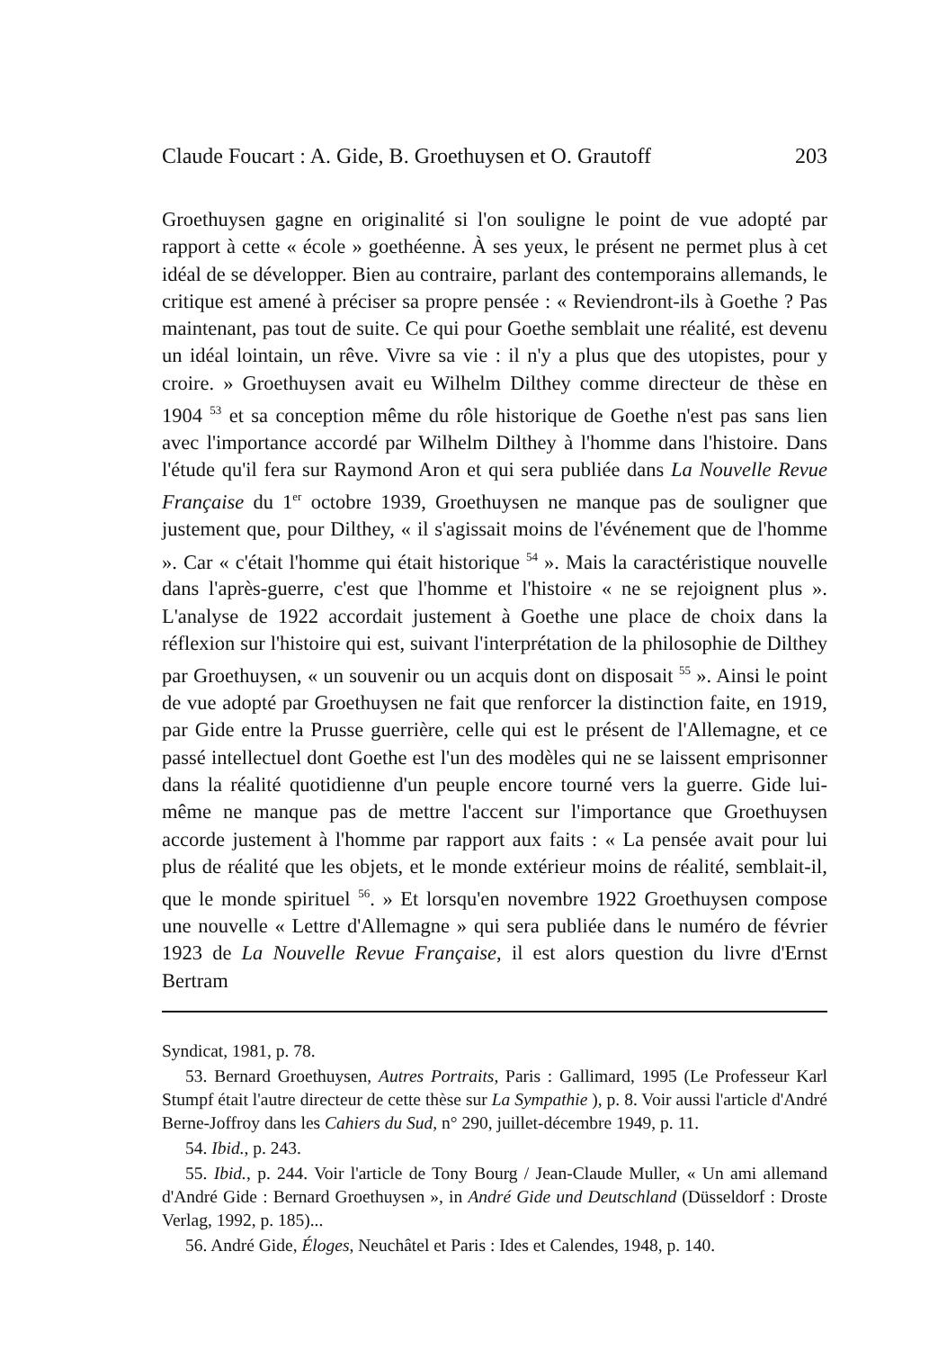Claude Foucart : A. Gide, B. Groethuysen et O. Grautoff 203
Groethuysen gagne en originalité si l'on souligne le point de vue adopté par rapport à cette « école » goethéenne. À ses yeux, le présent ne permet plus à cet idéal de se développer. Bien au contraire, parlant des contemporains allemands, le critique est amené à préciser sa propre pensée : « Reviendront-ils à Goethe ? Pas maintenant, pas tout de suite. Ce qui pour Goethe semblait une réalité, est devenu un idéal lointain, un rêve. Vivre sa vie : il n'y a plus que des utopistes, pour y croire. » Groethuysen avait eu Wilhelm Dilthey comme directeur de thèse en 1904 <sup>53</sup> et sa conception même du rôle historique de Goethe n'est pas sans lien avec l'importance accordé par Wilhelm Dilthey à l'homme dans l'histoire. Dans l'étude qu'il fera sur Raymond Aron et qui sera publiée dans La Nouvelle Revue Française du 1<sup>er</sup> octobre 1939, Groethuysen ne manque pas de souligner que justement que, pour Dilthey, « il s'agissait moins de l'événement que de l'homme ». Car « c'était l'homme qui était historique <sup>54</sup> ». Mais la caractéristique nouvelle dans l'après-guerre, c'est que l'homme et l'histoire « ne se rejoignent plus ». L'analyse de 1922 accordait justement à Goethe une place de choix dans la réflexion sur l'histoire qui est, suivant l'interprétation de la philosophie de Dilthey par Groethuysen, « un souvenir ou un acquis dont on disposait <sup>55</sup> ». Ainsi le point de vue adopté par Groethuysen ne fait que renforcer la distinction faite, en 1919, par Gide entre la Prusse guerrière, celle qui est le présent de l'Allemagne, et ce passé intellectuel dont Goethe est l'un des modèles qui ne se laissent emprisonner dans la réalité quotidienne d'un peuple encore tourné vers la guerre. Gide lui-même ne manque pas de mettre l'accent sur l'importance que Groethuysen accorde justement à l'homme par rapport aux faits : « La pensée avait pour lui plus de réalité que les objets, et le monde extérieur moins de réalité, semblait-il, que le monde spirituel <sup>56</sup>. » Et lorsqu'en novembre 1922 Groethuysen compose une nouvelle « Lettre d'Allemagne » qui sera publiée dans le numéro de février 1923 de La Nouvelle Revue Française, il est alors question du livre d'Ernst Bertram
Syndicat, 1981, p. 78.
53. Bernard Groethuysen, Autres Portraits, Paris : Gallimard, 1995 (Le Professeur Karl Stumpf était l'autre directeur de cette thèse sur La Sympathie ), p. 8. Voir aussi l'article d'André Berne-Joffroy dans les Cahiers du Sud, n° 290, juillet-décembre 1949, p. 11.
54. Ibid., p. 243.
55. Ibid., p. 244. Voir l'article de Tony Bourg / Jean-Claude Muller, « Un ami allemand d'André Gide : Bernard Groethuysen », in André Gide und Deutschland (Düsseldorf : Droste Verlag, 1992, p. 185)...
56. André Gide, Éloges, Neuchâtel et Paris : Ides et Calendes, 1948, p. 140.